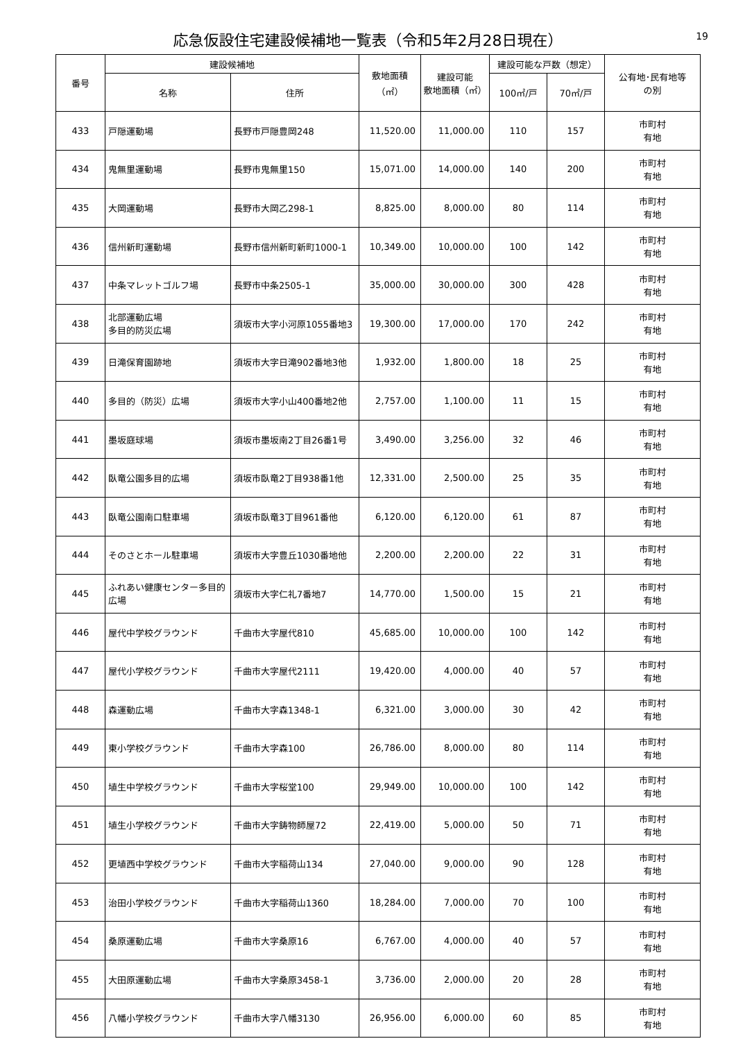応急仮設住宅建設候補地一覧表（令和5年2月28日現在）
19
| 番号 | 建設候補地 | | 敷地面積 （㎡） | 建設可能 敷地面積（㎡） | 建設可能な戸数（想定） | | 公有地･民有地等 の別 |
| --- | --- | --- | --- | --- | --- | --- | --- |
| | 名称 | 住所 | | | 100㎡/戸 | 70㎡/戸 | |
| 433 | 戸隠運動場 | 長野市戸隠豊岡248 | 11,520.00 | 11,000.00 | 110 | 157 | 市町村 有地 |
| 434 | 鬼無里運動場 | 長野市鬼無里150 | 15,071.00 | 14,000.00 | 140 | 200 | 市町村 有地 |
| 435 | 大岡運動場 | 長野市大岡乙298-1 | 8,825.00 | 8,000.00 | 80 | 114 | 市町村 有地 |
| 436 | 信州新町運動場 | 長野市信州新町新町1000-1 | 10,349.00 | 10,000.00 | 100 | 142 | 市町村 有地 |
| 437 | 中条マレットゴルフ場 | 長野市中条2505-1 | 35,000.00 | 30,000.00 | 300 | 428 | 市町村 有地 |
| 438 | 北部運動広場 多目的防災広場 | 須坂市大字小河原1055番地3 | 19,300.00 | 17,000.00 | 170 | 242 | 市町村 有地 |
| 439 | 日滝保育園跡地 | 須坂市大字日滝902番地3他 | 1,932.00 | 1,800.00 | 18 | 25 | 市町村 有地 |
| 440 | 多目的（防災）広場 | 須坂市大字小山400番地2他 | 2,757.00 | 1,100.00 | 11 | 15 | 市町村 有地 |
| 441 | 墨坂庭球場 | 須坂市墨坂南2丁目26番1号 | 3,490.00 | 3,256.00 | 32 | 46 | 市町村 有地 |
| 442 | 臥竜公園多目的広場 | 須坂市臥竜2丁目938番1他 | 12,331.00 | 2,500.00 | 25 | 35 | 市町村 有地 |
| 443 | 臥竜公園南口駐車場 | 須坂市臥竜3丁目961番他 | 6,120.00 | 6,120.00 | 61 | 87 | 市町村 有地 |
| 444 | そのさとホール駐車場 | 須坂市大字豊丘1030番地他 | 2,200.00 | 2,200.00 | 22 | 31 | 市町村 有地 |
| 445 | ふれあい健康センター多目的広場 | 須坂市大字仁礼7番地7 | 14,770.00 | 1,500.00 | 15 | 21 | 市町村 有地 |
| 446 | 屋代中学校グラウンド | 千曲市大字屋代810 | 45,685.00 | 10,000.00 | 100 | 142 | 市町村 有地 |
| 447 | 屋代小学校グラウンド | 千曲市大字屋代2111 | 19,420.00 | 4,000.00 | 40 | 57 | 市町村 有地 |
| 448 | 森運動広場 | 千曲市大字森1348-1 | 6,321.00 | 3,000.00 | 30 | 42 | 市町村 有地 |
| 449 | 東小学校グラウンド | 千曲市大字森100 | 26,786.00 | 8,000.00 | 80 | 114 | 市町村 有地 |
| 450 | 埴生中学校グラウンド | 千曲市大字桜堂100 | 29,949.00 | 10,000.00 | 100 | 142 | 市町村 有地 |
| 451 | 埴生小学校グラウンド | 千曲市大字鋳物師屋72 | 22,419.00 | 5,000.00 | 50 | 71 | 市町村 有地 |
| 452 | 更埴西中学校グラウンド | 千曲市大字稲荷山134 | 27,040.00 | 9,000.00 | 90 | 128 | 市町村 有地 |
| 453 | 治田小学校グラウンド | 千曲市大字稲荷山1360 | 18,284.00 | 7,000.00 | 70 | 100 | 市町村 有地 |
| 454 | 桑原運動広場 | 千曲市大字桑原16 | 6,767.00 | 4,000.00 | 40 | 57 | 市町村 有地 |
| 455 | 大田原運動広場 | 千曲市大字桑原3458-1 | 3,736.00 | 2,000.00 | 20 | 28 | 市町村 有地 |
| 456 | 八幡小学校グラウンド | 千曲市大字八幡3130 | 26,956.00 | 6,000.00 | 60 | 85 | 市町村 有地 |